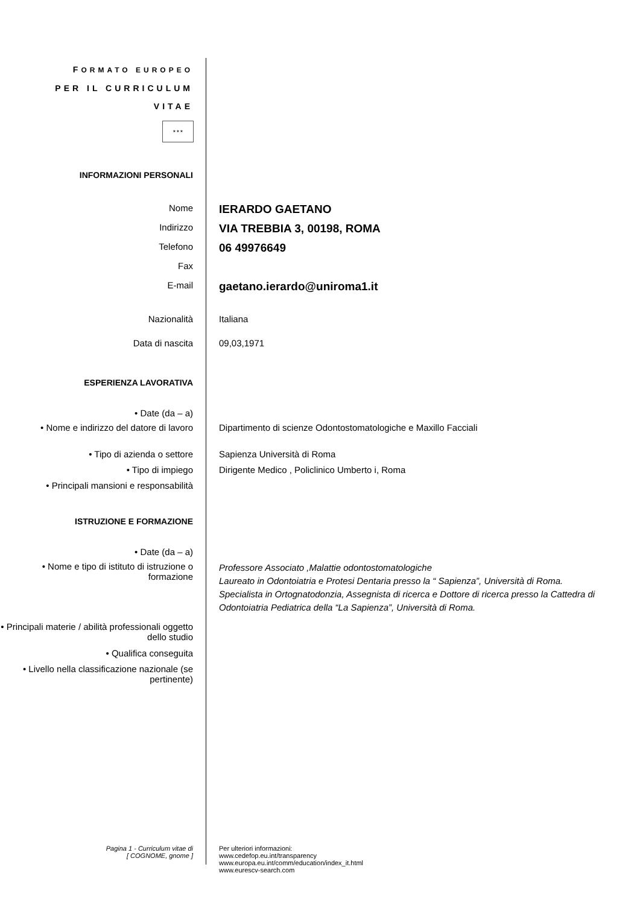FORMATO EUROPEO
PER IL CURRICULUM
VITAE
✶✶✶
INFORMAZIONI PERSONALI
Nome
IERARDO GAETANO
Indirizzo
VIA TREBBIA 3, 00198, ROMA
Telefono
06 49976649
Fax
E-mail
gaetano.ierardo@uniroma1.it
Nazionalità Italiana
Data di nascita 09,03,1971
ESPERIENZA LAVORATIVA
• Date (da – a)
• Nome e indirizzo del datore di lavoro
Dipartimento di scienze Odontostomatologiche e Maxillo Facciali
• Tipo di azienda o settore Sapienza Università di Roma
• Tipo di impiego Dirigente Medico , Policlinico Umberto i, Roma
• Principali mansioni e responsabilità
ISTRUZIONE E FORMAZIONE
• Date (da – a)
• Nome e tipo di istituto di istruzione o formazione
Professore Associato ,Malattie odontostomatologiche
Laureato in Odontoiatria e Protesi Dentaria presso la “ Sapienza”, Università di Roma. Specialista in Ortognatodonzia, Assegnista di ricerca e Dottore di ricerca presso la Cattedra di Odontoiatria Pediatrica della “La Sapienza”, Università di Roma.
• Principali materie / abilità professionali oggetto dello studio
• Qualifica conseguita
• Livello nella classificazione nazionale (se pertinente)
Pagina 1 - Curriculum vitae di
[ COGNOME, gnome ]
Per ulteriori informazioni:
www.cedefop.eu.int/transparency
www.europa.eu.int/comm/education/index_it.html
www.eurescv-search.com